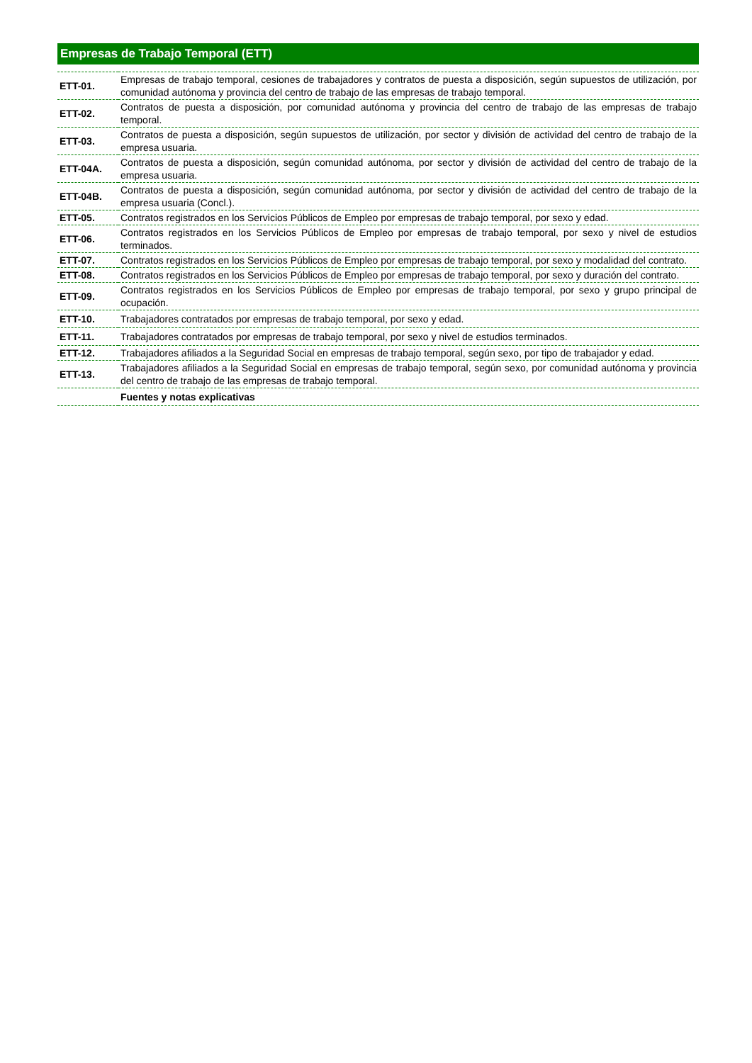Empresas de Trabajo Temporal (ETT)
| ETT-01. | Empresas de trabajo temporal, cesiones de trabajadores y contratos de puesta a disposición, según supuestos de utilización, por comunidad autónoma y provincia del centro de trabajo de las empresas de trabajo temporal. |
| ETT-02. | Contratos de puesta a disposición, por comunidad autónoma y provincia del centro de trabajo de las empresas de trabajo temporal. |
| ETT-03. | Contratos de puesta a disposición, según supuestos de utilización, por sector y división de actividad del centro de trabajo de la empresa usuaria. |
| ETT-04A. | Contratos de puesta a disposición, según comunidad autónoma, por sector y división de actividad del centro de trabajo de la empresa usuaria. |
| ETT-04B. | Contratos de puesta a disposición, según comunidad autónoma, por sector y división de actividad del centro de trabajo de la empresa usuaria (Concl.). |
| ETT-05. | Contratos registrados en los Servicios Públicos de Empleo por empresas de trabajo temporal, por sexo y edad. |
| ETT-06. | Contratos registrados en los Servicios Públicos de Empleo por empresas de trabajo temporal, por sexo y nivel de estudios terminados. |
| ETT-07. | Contratos registrados en los Servicios Públicos de Empleo por empresas de trabajo temporal, por sexo y modalidad del contrato. |
| ETT-08. | Contratos registrados en los Servicios Públicos de Empleo por empresas de trabajo temporal, por sexo y duración del contrato. |
| ETT-09. | Contratos registrados en los Servicios Públicos de Empleo por empresas de trabajo temporal, por sexo y grupo principal de ocupación. |
| ETT-10. | Trabajadores contratados por empresas de trabajo temporal, por sexo y edad. |
| ETT-11. | Trabajadores contratados por empresas de trabajo temporal, por sexo y nivel de estudios terminados. |
| ETT-12. | Trabajadores afiliados a la Seguridad Social en empresas de trabajo temporal, según sexo, por tipo de trabajador y edad. |
| ETT-13. | Trabajadores afiliados a la Seguridad Social en empresas de trabajo temporal, según sexo, por comunidad autónoma y provincia del centro de trabajo de las empresas de trabajo temporal. |
| | Fuentes y notas explicativas |